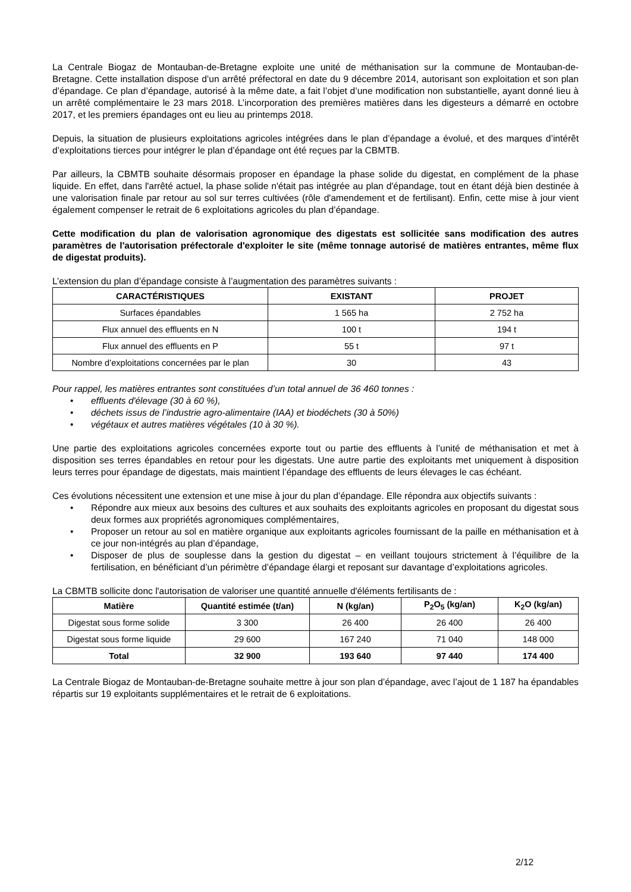La Centrale Biogaz de Montauban-de-Bretagne exploite une unité de méthanisation sur la commune de Montauban-de-Bretagne. Cette installation dispose d’un arrêté préfectoral en date du 9 décembre 2014, autorisant son exploitation et son plan d’épandage. Ce plan d’épandage, autorisé à la même date, a fait l’objet d’une modification non substantielle, ayant donné lieu à un arrêté complémentaire le 23 mars 2018. L’incorporation des premières matières dans les digesteurs a démarré en octobre 2017, et les premiers épandages ont eu lieu au printemps 2018.
Depuis, la situation de plusieurs exploitations agricoles intégrées dans le plan d’épandage a évolué, et des marques d’intérêt d’exploitations tierces pour intégrer le plan d’épandage ont été reçues par la CBMTB.
Par ailleurs, la CBMTB souhaite désormais proposer en épandage la phase solide du digestat, en complément de la phase liquide. En effet, dans l'arrêté actuel, la phase solide n'était pas intégrée au plan d'épandage, tout en étant déjà bien destinée à une valorisation finale par retour au sol sur terres cultivées (rôle d'amendement et de fertilisant). Enfin, cette mise à jour vient également compenser le retrait de 6 exploitations agricoles du plan d’épandage.
Cette modification du plan de valorisation agronomique des digestats est sollicitée sans modification des autres paramètres de l'autorisation préfectorale d'exploiter le site (même tonnage autorisé de matières entrantes, même flux de digestat produits).
L’extension du plan d’épandage consiste à l’augmentation des paramètres suivants :
| CARACTÉRISTIQUES | EXISTANT | PROJET |
| --- | --- | --- |
| Surfaces épandables | 1 565 ha | 2 752 ha |
| Flux annuel des effluents en N | 100 t | 194 t |
| Flux annuel des effluents en P | 55 t | 97 t |
| Nombre d’exploitations concernées par le plan | 30 | 43 |
Pour rappel, les matières entrantes sont constituées d’un total annuel de 36 460 tonnes :
• effluents d'élevage (30 à 60 %),
• déchets issus de l’industrie agro-alimentaire (IAA) et biodéchets (30 à 50%)
• végétaux et autres matières végétales (10 à 30 %).
Une partie des exploitations agricoles concernées exporte tout ou partie des effluents à l’unité de méthanisation et met à disposition ses terres épandables en retour pour les digestats. Une autre partie des exploitants met uniquement à disposition leurs terres pour épandage de digestats, mais maintient l’épandage des effluents de leurs élevages le cas échéant.
Ces évolutions nécessitent une extension et une mise à jour du plan d’épandage. Elle répondra aux objectifs suivants :
• Répondre aux mieux aux besoins des cultures et aux souhaits des exploitants agricoles en proposant du digestat sous deux formes aux propriétés agronomiques complémentaires,
• Proposer un retour au sol en matière organique aux exploitants agricoles fournissant de la paille en méthanisation et à ce jour non-intégrés au plan d’épandage,
• Disposer de plus de souplesse dans la gestion du digestat – en veillant toujours strictement à l’équilibre de la fertilisation, en bénéficiant d’un périmètre d’épandage élargi et reposant sur davantage d’exploitations agricoles.
La CBMTB sollicite donc l'autorisation de valoriser une quantité annuelle d'éléments fertilisants de :
| Matière | Quantité estimée (t/an) | N (kg/an) | P<sub>2</sub>O<sub>5</sub> (kg/an) | K<sub>2</sub>O (kg/an) |
| --- | --- | --- | --- | --- |
| Digestat sous forme solide | 3 300 | 26 400 | 26 400 | 26 400 |
| Digestat sous forme liquide | 29 600 | 167 240 | 71 040 | 148 000 |
| Total | 32 900 | 193 640 | 97 440 | 174 400 |
La Centrale Biogaz de Montauban-de-Bretagne souhaite mettre à jour son plan d’épandage, avec l’ajout de 1 187 ha épandables répartis sur 19 exploitants supplémentaires et le retrait de 6 exploitations.
2/12